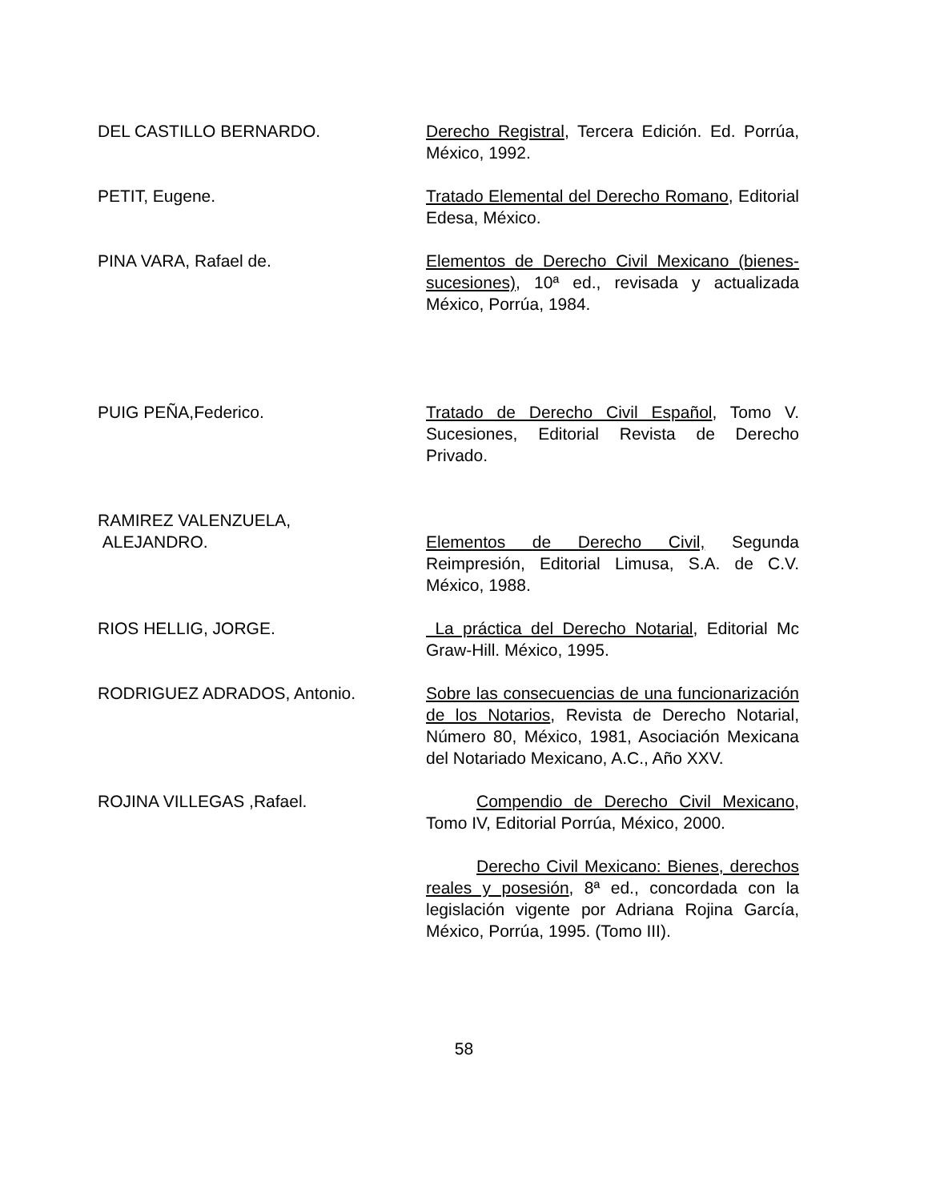DEL CASTILLO BERNARDO. Derecho Registral, Tercera Edición. Ed. Porrúa, México, 1992.
PETIT, Eugene. Tratado Elemental del Derecho Romano, Editorial Edesa, México.
PINA VARA, Rafael de. Elementos de Derecho Civil Mexicano (bienes-sucesiones), 10ª ed., revisada y actualizada México, Porrúa, 1984.
PUIG PEÑA,Federico. Tratado de Derecho Civil Español, Tomo V. Sucesiones, Editorial Revista de Derecho Privado.
RAMIREZ VALENZUELA,
ALEJANDRO.
Elementos de Derecho Civil, Segunda Reimpresión, Editorial Limusa, S.A. de C.V. México, 1988.
RIOS HELLIG, JORGE. La práctica del Derecho Notarial, Editorial Mc Graw-Hill. México, 1995.
RODRIGUEZ ADRADOS, Antonio. Sobre las consecuencias de una funcionarización de los Notarios, Revista de Derecho Notarial, Número 80, México, 1981, Asociación Mexicana del Notariado Mexicano, A.C., Año XXV.
ROJINA VILLEGAS ,Rafael. Compendio de Derecho Civil Mexicano, Tomo IV, Editorial Porrúa, México, 2000.
Derecho Civil Mexicano: Bienes, derechos reales y posesión, 8ª ed., concordada con la legislación vigente por Adriana Rojina García, México, Porrúa, 1995. (Tomo III).
58